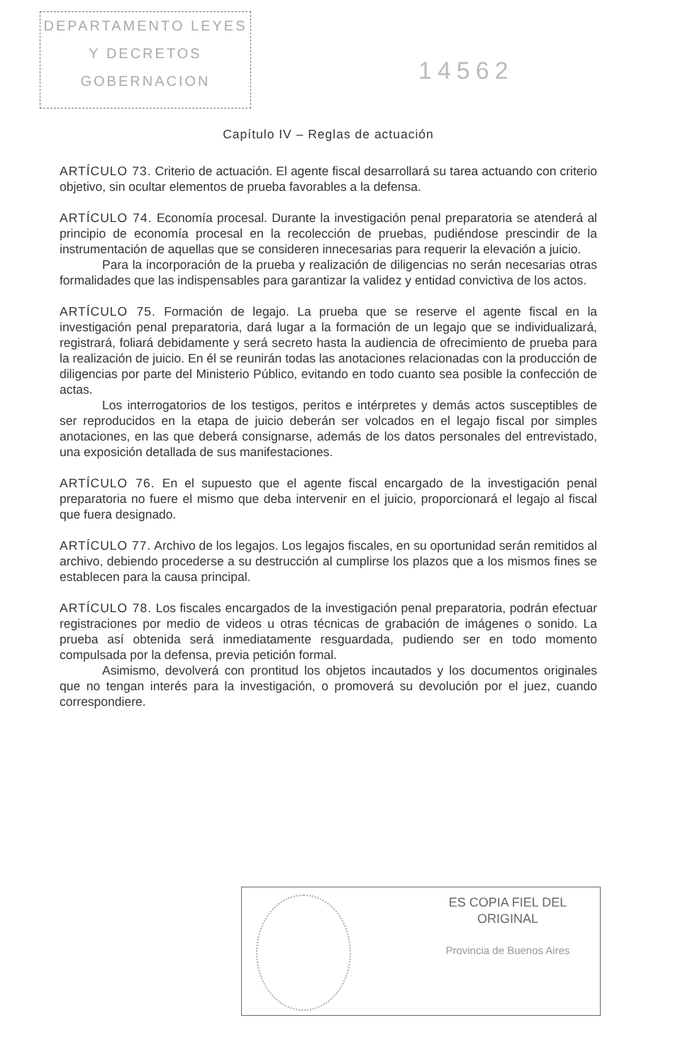DEPARTAMENTO LEYES
Y DECRETOS
GOBERNACION
14562
Capítulo IV – Reglas de actuación
ARTÍCULO 73. Criterio de actuación. El agente fiscal desarrollará su tarea actuando con criterio objetivo, sin ocultar elementos de prueba favorables a la defensa.
ARTÍCULO 74. Economía procesal. Durante la investigación penal preparatoria se atenderá al principio de economía procesal en la recolección de pruebas, pudiéndose prescindir de la instrumentación de aquellas que se consideren innecesarias para requerir la elevación a juicio.
Para la incorporación de la prueba y realización de diligencias no serán necesarias otras formalidades que las indispensables para garantizar la validez y entidad convictiva de los actos.
ARTÍCULO 75. Formación de legajo. La prueba que se reserve el agente fiscal en la investigación penal preparatoria, dará lugar a la formación de un legajo que se individualizará, registrará, foliará debidamente y será secreto hasta la audiencia de ofrecimiento de prueba para la realización de juicio. En él se reunirán todas las anotaciones relacionadas con la producción de diligencias por parte del Ministerio Público, evitando en todo cuanto sea posible la confección de actas.
Los interrogatorios de los testigos, peritos e intérpretes y demás actos susceptibles de ser reproducidos en la etapa de juicio deberán ser volcados en el legajo fiscal por simples anotaciones, en las que deberá consignarse, además de los datos personales del entrevistado, una exposición detallada de sus manifestaciones.
ARTÍCULO 76. En el supuesto que el agente fiscal encargado de la investigación penal preparatoria no fuere el mismo que deba intervenir en el juicio, proporcionará el legajo al fiscal que fuera designado.
ARTÍCULO 77. Archivo de los legajos. Los legajos fiscales, en su oportunidad serán remitidos al archivo, debiendo procederse a su destrucción al cumplirse los plazos que a los mismos fines se establecen para la causa principal.
ARTÍCULO 78. Los fiscales encargados de la investigación penal preparatoria, podrán efectuar registraciones por medio de videos u otras técnicas de grabación de imágenes o sonido. La prueba así obtenida será inmediatamente resguardada, pudiendo ser en todo momento compulsada por la defensa, previa petición formal.
Asimismo, devolverá con prontitud los objetos incautados y los documentos originales que no tengan interés para la investigación, o promoverá su devolución por el juez, cuando correspondiere.
ES COPIA FIEL DEL ORIGINAL
Provincia de Buenos Aires